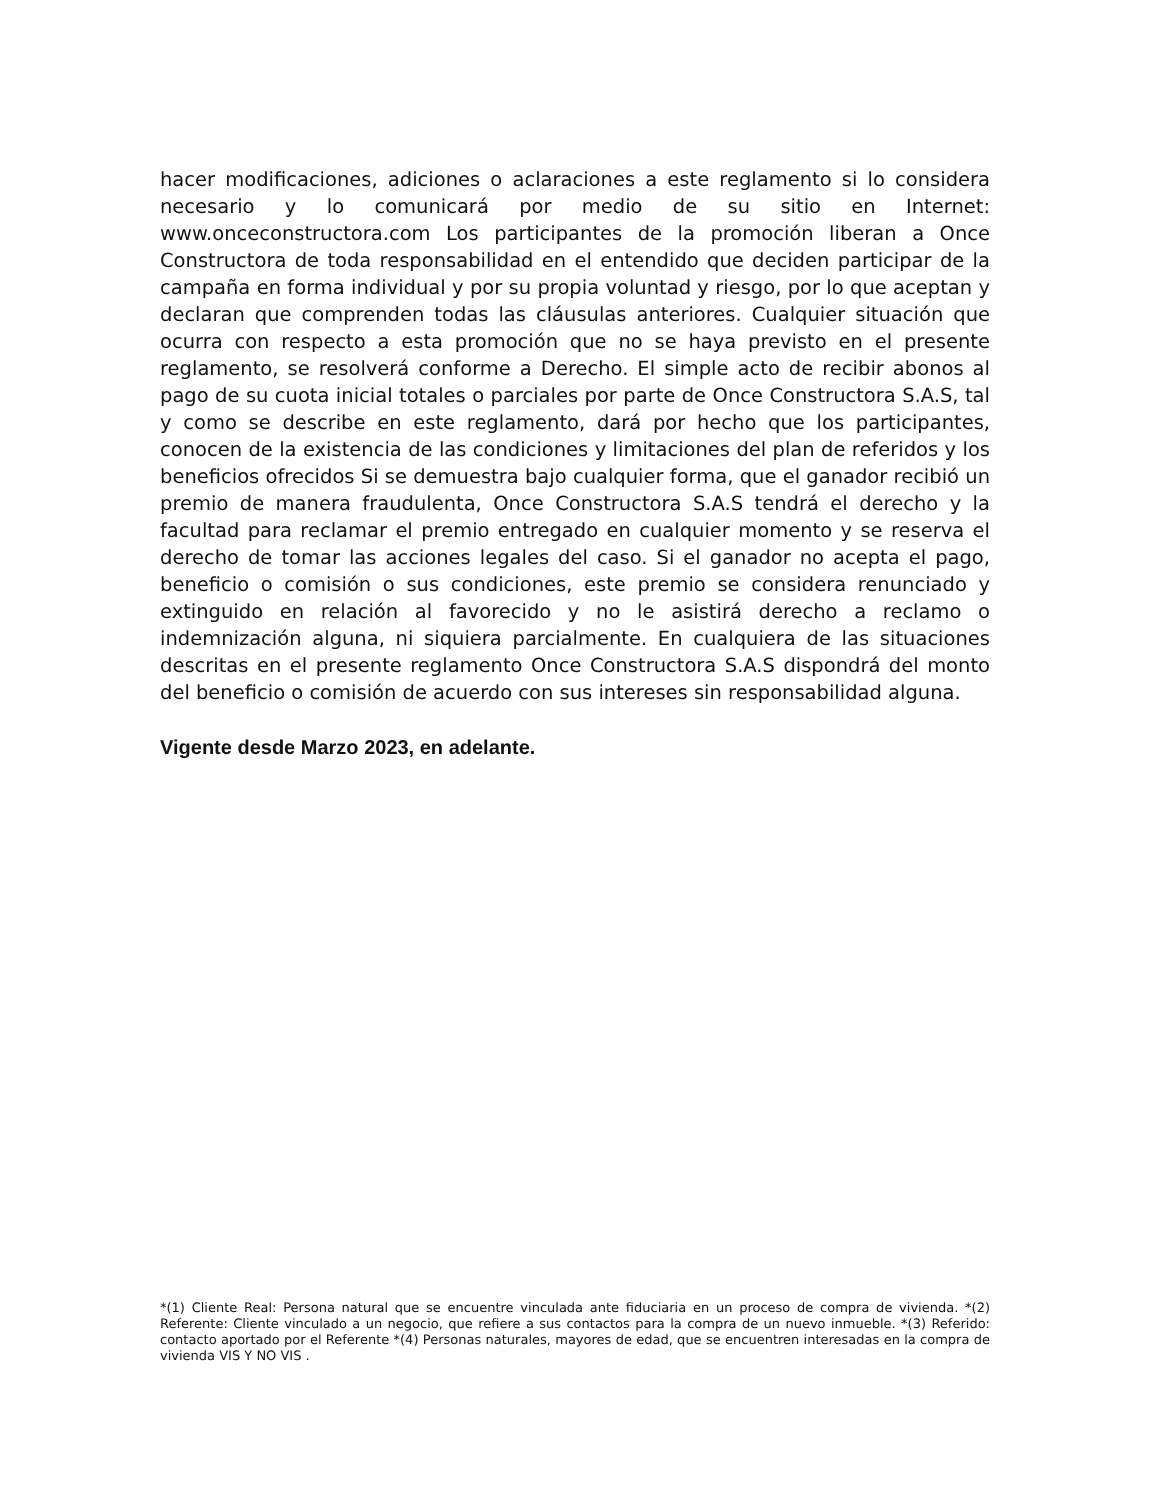hacer modificaciones, adiciones o aclaraciones a este reglamento si lo considera necesario y lo comunicará por medio de su sitio en Internet: www.onceconstructora.com Los participantes de la promoción liberan a Once Constructora de toda responsabilidad en el entendido que deciden participar de la campaña en forma individual y por su propia voluntad y riesgo, por lo que aceptan y declaran que comprenden todas las cláusulas anteriores. Cualquier situación que ocurra con respecto a esta promoción que no se haya previsto en el presente reglamento, se resolverá conforme a Derecho. El simple acto de recibir abonos al pago de su cuota inicial totales o parciales por parte de Once Constructora S.A.S, tal y como se describe en este reglamento, dará por hecho que los participantes, conocen de la existencia de las condiciones y limitaciones del plan de referidos y los beneficios ofrecidos Si se demuestra bajo cualquier forma, que el ganador recibió un premio de manera fraudulenta, Once Constructora S.A.S tendrá el derecho y la facultad para reclamar el premio entregado en cualquier momento y se reserva el derecho de tomar las acciones legales del caso. Si el ganador no acepta el pago, beneficio o comisión o sus condiciones, este premio se considera renunciado y extinguido en relación al favorecido y no le asistirá derecho a reclamo o indemnización alguna, ni siquiera parcialmente. En cualquiera de las situaciones descritas en el presente reglamento Once Constructora S.A.S dispondrá del monto del beneficio o comisión de acuerdo con sus intereses sin responsabilidad alguna.
Vigente desde Marzo 2023, en adelante.
*(1) Cliente Real: Persona natural que se encuentre vinculada ante fiduciaria en un proceso de compra de vivienda. *(2) Referente: Cliente vinculado a un negocio, que refiere a sus contactos para la compra de un nuevo inmueble. *(3) Referido: contacto aportado por el Referente *(4) Personas naturales, mayores de edad, que se encuentren interesadas en la compra de vivienda VIS Y NO VIS .